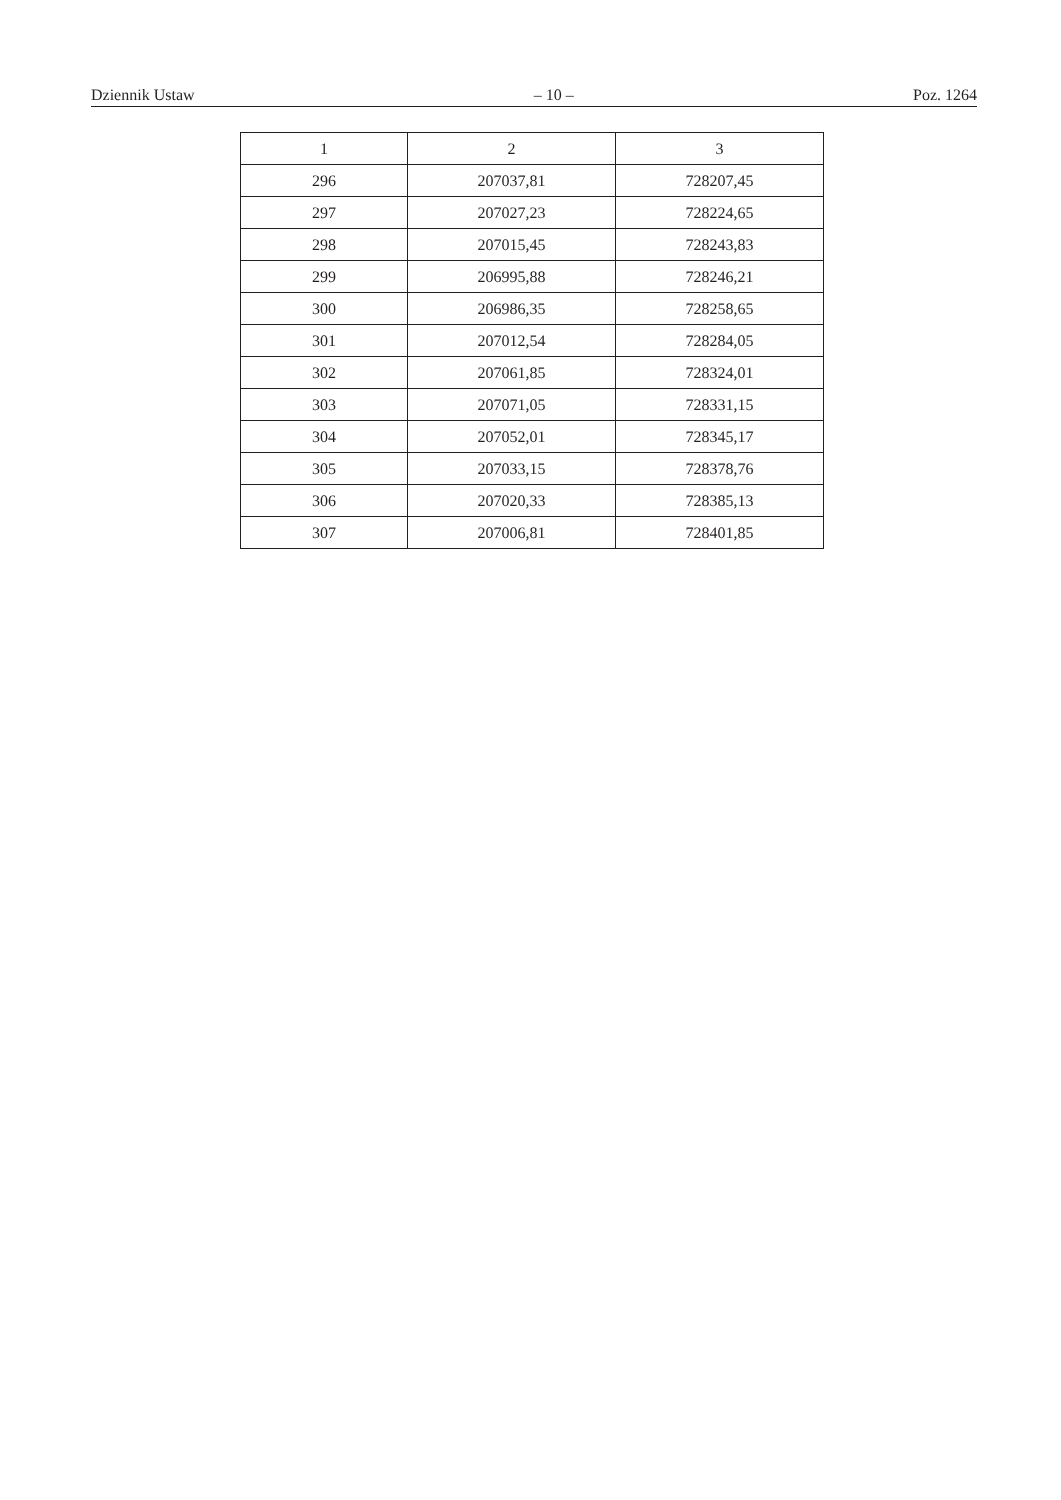Dziennik Ustaw – 10 – Poz. 1264
| 1 | 2 | 3 |
| --- | --- | --- |
| 296 | 207037,81 | 728207,45 |
| 297 | 207027,23 | 728224,65 |
| 298 | 207015,45 | 728243,83 |
| 299 | 206995,88 | 728246,21 |
| 300 | 206986,35 | 728258,65 |
| 301 | 207012,54 | 728284,05 |
| 302 | 207061,85 | 728324,01 |
| 303 | 207071,05 | 728331,15 |
| 304 | 207052,01 | 728345,17 |
| 305 | 207033,15 | 728378,76 |
| 306 | 207020,33 | 728385,13 |
| 307 | 207006,81 | 728401,85 |